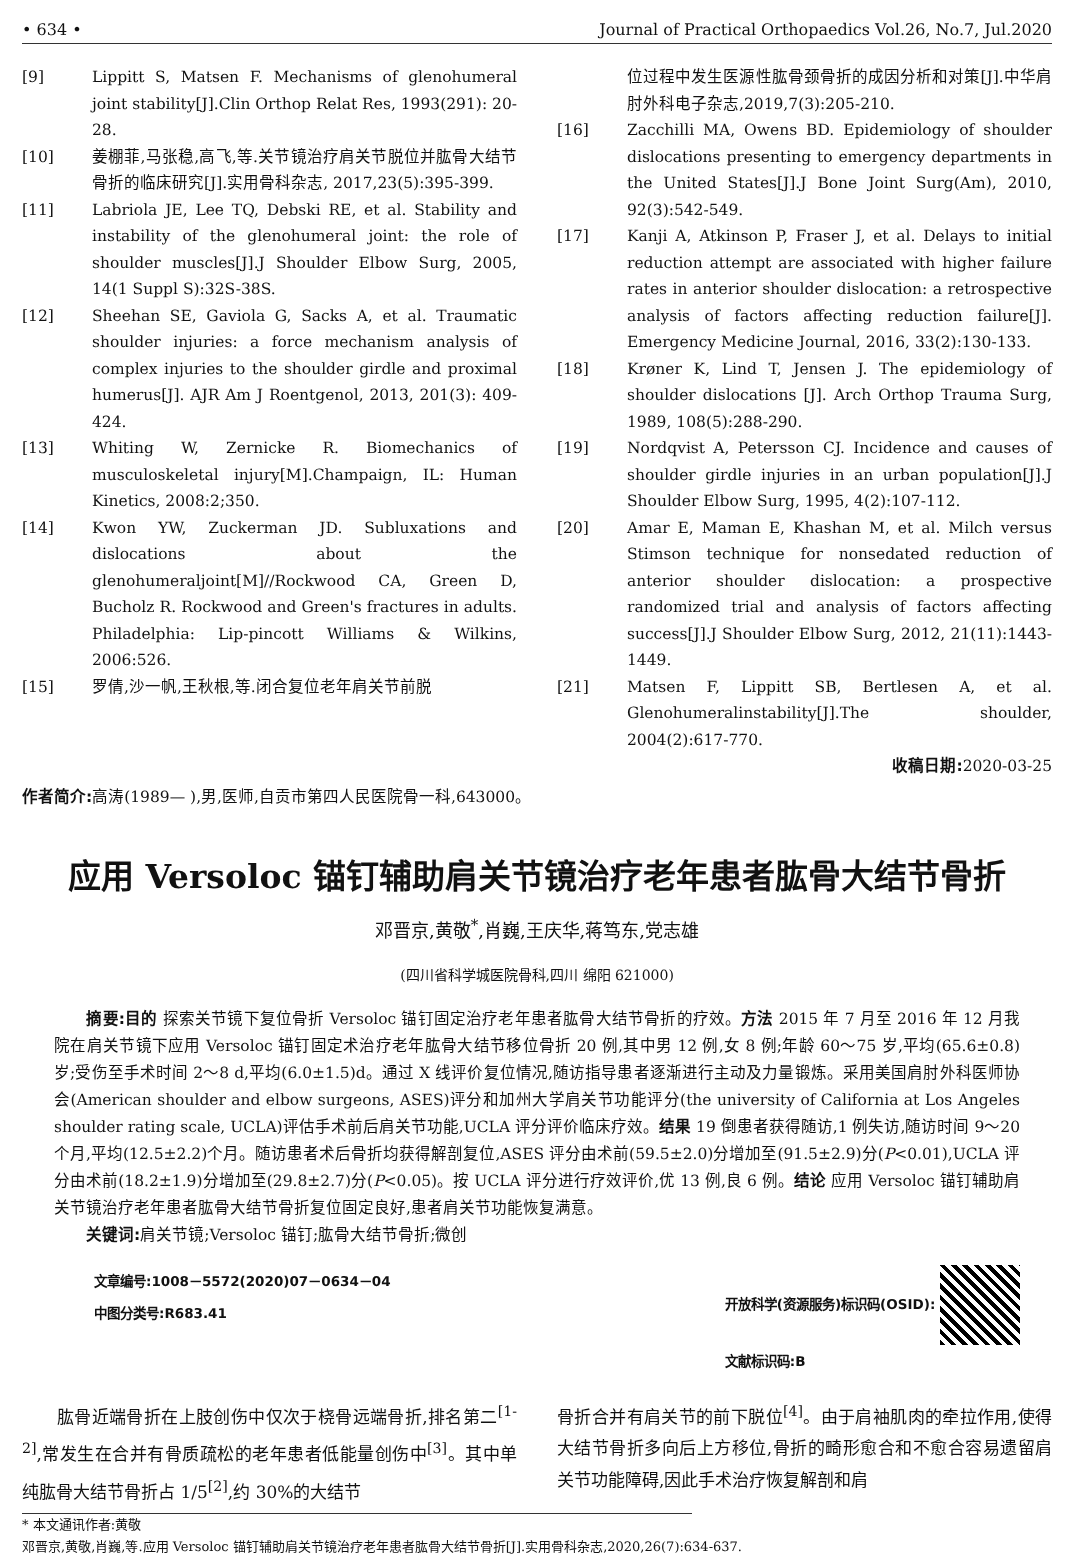• 634 • Journal of Practical Orthopaedics Vol.26, No.7, Jul.2020
[9] Lippitt S, Matsen F. Mechanisms of glenohumeral joint stability[J].Clin Orthop Relat Res, 1993(291): 20-28.
[10] 姜棚菲,马张稳,高飞,等.关节镜治疗肩关节脱位并肱骨大结节骨折的临床研究[J].实用骨科杂志, 2017,23(5):395-399.
[11] Labriola JE, Lee TQ, Debski RE, et al. Stability and instability of the glenohumeral joint: the role of shoulder muscles[J].J Shoulder Elbow Surg, 2005, 14(1 Suppl S):32S-38S.
[12] Sheehan SE, Gaviola G, Sacks A, et al. Traumatic shoulder injuries: a force mechanism analysis of complex injuries to the shoulder girdle and proximal humerus[J]. AJR Am J Roentgenol, 2013, 201(3): 409-424.
[13] Whiting W, Zernicke R. Biomechanics of musculoskeletal injury[M].Champaign, IL: Human Kinetics, 2008:2;350.
[14] Kwon YW, Zuckerman JD. Subluxations and dislocations about the glenohumeraljoint[M]//Rockwood CA, Green D, Bucholz R. Rockwood and Green's fractures in adults. Philadelphia: Lip-pincott Williams & Wilkins, 2006:526.
[15] 罗倩,沙一帆,王秋根,等.闭合复位老年肩关节前脱
位过程中发生医源性肱骨颈骨折的成因分析和对策[J].中华肩肘外科电子杂志,2019,7(3):205-210.
[16] Zacchilli MA, Owens BD. Epidemiology of shoulder dislocations presenting to emergency departments in the United States[J].J Bone Joint Surg(Am), 2010, 92(3):542-549.
[17] Kanji A, Atkinson P, Fraser J, et al. Delays to initial reduction attempt are associated with higher failure rates in anterior shoulder dislocation: a retrospective analysis of factors affecting reduction failure[J]. Emergency Medicine Journal, 2016, 33(2):130-133.
[18] Krøner K, Lind T, Jensen J. The epidemiology of shoulder dislocations [J]. Arch Orthop Trauma Surg, 1989, 108(5):288-290.
[19] Nordqvist A, Petersson CJ. Incidence and causes of shoulder girdle injuries in an urban population[J].J Shoulder Elbow Surg, 1995, 4(2):107-112.
[20] Amar E, Maman E, Khashan M, et al. Milch versus Stimson technique for nonsedated reduction of anterior shoulder dislocation: a prospective randomized trial and analysis of factors affecting success[J].J Shoulder Elbow Surg, 2012, 21(11):1443-1449.
[21] Matsen F, Lippitt SB, Bertlesen A, et al. Glenohumeralinstability[J].The shoulder, 2004(2):617-770.
收稿日期: 2020-03-25
作者简介: 高涛(1989— ),男,医师,自贡市第四人民医院骨一科,643000。
应用 Versoloc 锚钉辅助肩关节镜治疗老年患者肱骨大结节骨折
邓晋京,黄敬<sup>*</sup>,肖巍,王庆华,蒋笃东,党志雄
(四川省科学城医院骨科,四川 绵阳 621000)
　　摘要:目的 探索关节镜下复位骨折 Versoloc 锚钉固定治疗老年患者肱骨大结节骨折的疗效。方法 2015 年 7 月至 2016 年 12 月我院在肩关节镜下应用 Versoloc 锚钉固定术治疗老年肱骨大结节移位骨折 20 例,其中男 12 例,女 8 例;年龄 60～75 岁,平均(65.6±0.8)岁;受伤至手术时间 2～8 d,平均(6.0±1.5)d。通过 X 线评价复位情况,随访指导患者逐渐进行主动及力量锻炼。采用美国肩肘外科医师协会(American shoulder and elbow surgeons, ASES)评分和加州大学肩关节功能评分(the university of California at Los Angeles shoulder rating scale, UCLA)评估手术前后肩关节功能,UCLA 评分评价临床疗效。结果 19 倒患者获得随访,1 例失访,随访时间 9～20 个月,平均(12.5±2.2)个月。随访患者术后骨折均获得解剖复位,ASES 评分由术前(59.5±2.0)分增加至(91.5±2.9)分(P<0.01),UCLA 评分由术前(18.2±1.9)分增加至(29.8±2.7)分(P<0.05)。按 UCLA 评分进行疗效评价,优 13 例,良 6 例。结论 应用 Versoloc 锚钉辅助肩关节镜治疗老年患者肱骨大结节骨折复位固定良好,患者肩关节功能恢复满意。
　　关键词: 肩关节镜;Versoloc 锚钉;肱骨大结节骨折;微创
文章编号:1008－5572(2020)07－0634－04
中图分类号:R683.41
开放科学(资源服务)标识码(OSID):
文献标识码:B
　　肱骨近端骨折在上肢创伤中仅次于桡骨远端骨折,排名第二<sup>[1-2]</sup>,常发生在合并有骨质疏松的老年患者低能量创伤中<sup>[3]</sup>。其中单纯肱骨大结节骨折占 1/5<sup>[2]</sup>,约 30%的大结节
骨折合并有肩关节的前下脱位<sup>[4]</sup>。由于肩袖肌肉的牵拉作用,使得大结节骨折多向后上方移位,骨折的畸形愈合和不愈合容易遗留肩关节功能障碍,因此手术治疗恢复解剖和肩
* 本文通讯作者:黄敬
邓晋京,黄敬,肖巍,等.应用 Versoloc 锚钉辅助肩关节镜治疗老年患者肱骨大结节骨折[J].实用骨科杂志,2020,26(7):634-637.